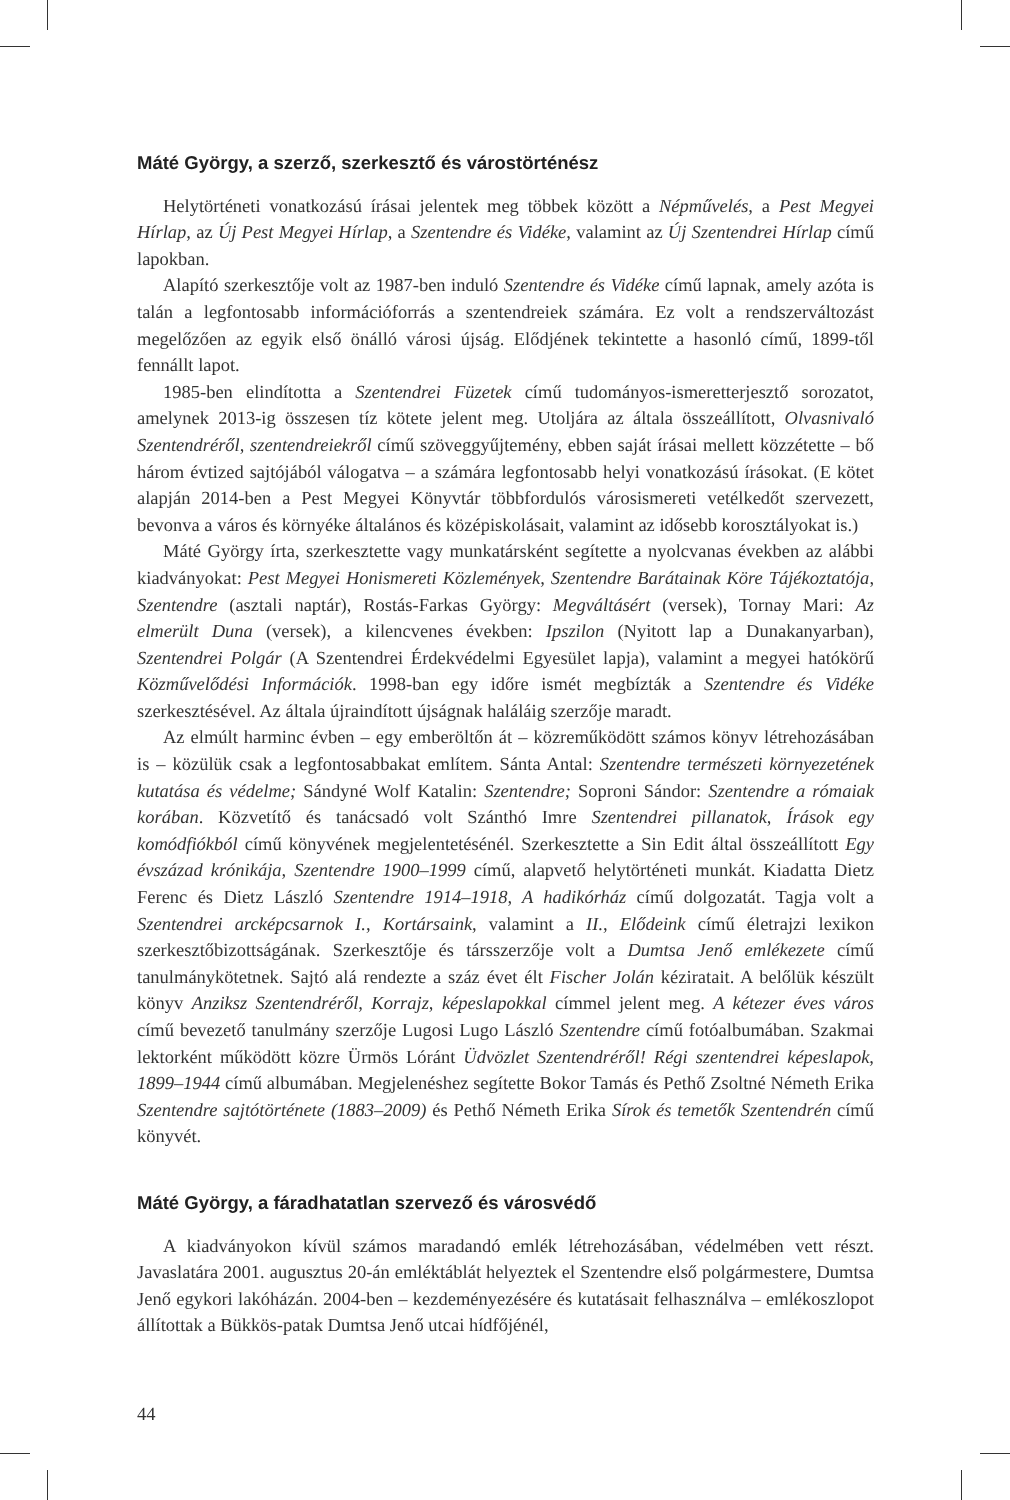Máté György, a szerző, szerkesztő és várostörténész
Helytörténeti vonatkozású írásai jelentek meg többek között a Népművelés, a Pest Megyei Hírlap, az Új Pest Megyei Hírlap, a Szentendre és Vidéke, valamint az Új Szentendrei Hírlap című lapokban.
Alapító szerkesztője volt az 1987-ben induló Szentendre és Vidéke című lapnak, amely azóta is talán a legfontosabb információforrás a szentendreiek számára. Ez volt a rendszerváltozást megelőzően az egyik első önálló városi újság. Elődjének tekintette a hasonló című, 1899-től fennállt lapot.
1985-ben elindította a Szentendrei Füzetek című tudományos-ismeretterjesztő sorozatot, amelynek 2013-ig összesen tíz kötete jelent meg. Utoljára az általa összeállított, Olvasnivaló Szentendréről, szentendreiekről című szöveggyűjtemény, ebben saját írásai mellett közzétette – bő három évtized sajtójából válogatva – a számára legfontosabb helyi vonatkozású írásokat. (E kötet alapján 2014-ben a Pest Megyei Könyvtár többfordulós városismereti vetélkedőt szervezett, bevonva a város és környéke általános és középiskolásait, valamint az idősebb korosztályokat is.)
Máté György írta, szerkesztette vagy munkatársként segítette a nyolcvanas években az alábbi kiadványokat: Pest Megyei Honismereti Közlemények, Szentendre Barátainak Köre Tájékoztatója, Szentendre (asztali naptár), Rostás-Farkas György: Megváltásért (versek), Tornay Mari: Az elmerült Duna (versek), a kilencvenes években: Ipszilon (Nyitott lap a Dunakanyarban), Szentendrei Polgár (A Szentendrei Érdekvédelmi Egyesület lapja), valamint a megyei hatókörű Közművelődési Információk. 1998-ban egy időre ismét megbízták a Szentendre és Vidéke szerkesztésével. Az általa újraindított újságnak haláláig szerzője maradt.
Az elmúlt harminc évben – egy emberöltőn át – közreműködött számos könyv létrehozásában is – közülük csak a legfontosabbakat említem. Sánta Antal: Szentendre természeti környezetének kutatása és védelme; Sándyné Wolf Katalin: Szentendre; Soproni Sándor: Szentendre a rómaiak korában. Közvetítő és tanácsadó volt Szánthó Imre Szentendrei pillanatok, Írások egy komódfiókból című könyvének megjelentetésénél. Szerkesztette a Sin Edit által összeállított Egy évszázad krónikája, Szentendre 1900–1999 című, alapvető helytörténeti munkát. Kiadatta Dietz Ferenc és Dietz László Szentendre 1914–1918, A hadikórház című dolgozatát. Tagja volt a Szentendrei arcképcsarnok I., Kortársaink, valamint a II., Elődeink című életrajzi lexikon szerkesztőbizottságának. Szerkesztője és társszerzője volt a Dumtsa Jenő emlékezete című tanulmánykötetnek. Sajtó alá rendezte a száz évet élt Fischer Jolán kéziratait. A belőlük készült könyv Anziksz Szentendréről, Korrajz, képeslapokkal címmel jelent meg. A kétezer éves város című bevezető tanulmány szerzője Lugosi Lugo László Szentendre című fotóalbumában. Szakmai lektorként működött közre Ürmös Lóránt Üdvözlet Szentendréről! Régi szentendrei képeslapok, 1899–1944 című albumában. Megjelenéshez segítette Bokor Tamás és Pethő Zsoltné Németh Erika Szentendre sajtótörténete (1883–2009) és Pethő Németh Erika Sírok és temetők Szentendrén című könyvét.
Máté György, a fáradhatatlan szervező és városvédő
A kiadványokon kívül számos maradandó emlék létrehozásában, védelmében vett részt. Javaslatára 2001. augusztus 20-án emléktáblát helyeztek el Szentendre első polgármestere, Dumtsa Jenő egykori lakóházán. 2004-ben – kezdeményezésére és kutatásait felhasználva – emlékoszlopot állítottak a Bükkös-patak Dumtsa Jenő utcai hídfőjénél,
44